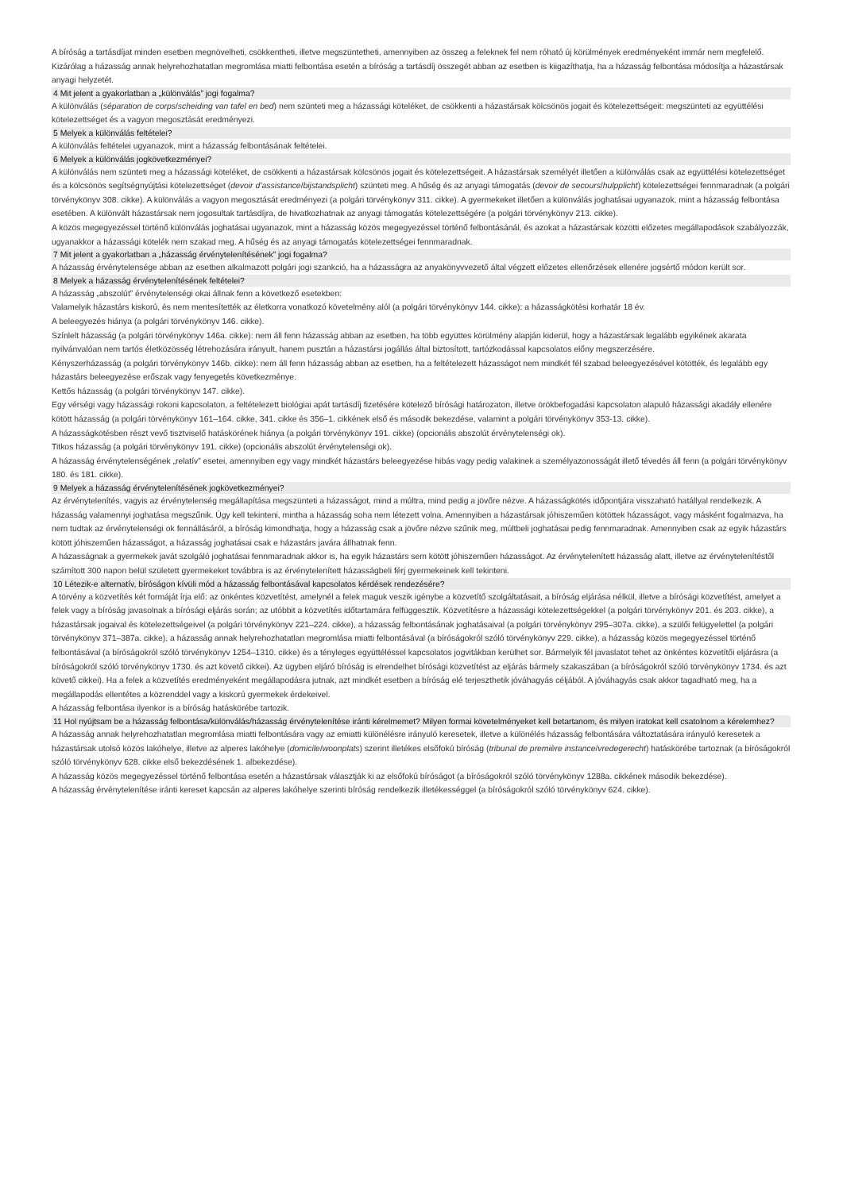A bíróság a tartásdíjat minden esetben megnövelheti, csökkentheti, illetve megszüntetheti, amennyiben az összeg a feleknek fel nem róható új körülmények eredményeként immár nem megfelelő. Kizárólag a házasság annak helyrehozhatatlan megromlása miatti felbontása esetén a bíróság a tartásdíj összegét abban az esetben is kiigazíthatja, ha a házasság felbontása módosítja a házastársak anyagi helyzetét.
4 Mit jelent a gyakorlatban a „különválás” jogi fogalma?
A különválás (séparation de corps/scheiding van tafel en bed) nem szünteti meg a házassági köteléket, de csökkenti a házastársak kölcsönös jogait és kötelezettségeit: megszünteti az együttélési kötelezettséget és a vagyon megosztását eredményezi.
5 Melyek a különválás feltételei?
A különválás feltételei ugyanazok, mint a házasság felbontásának feltételei.
6 Melyek a különválás jogkövetkezményei?
A különválás nem szünteti meg a házassági köteléket, de csökkenti a házastársak kölcsönös jogait és kötelezettségeit. A házastársak személyét illetően a különválás csak az együttélési kötelezettséget és a kölcsönös segítségnyújtási kötelezettséget (devoir d’assistance/bijstandsplicht) szünteti meg. A hűség és az anyagi támogatás (devoir de secours/hulpplicht) kötelezettségei fennmaradnak (a polgári törvénykönyv 308. cikke). A különválás a vagyon megosztását eredményezi (a polgári törvénykönyv 311. cikke). A gyermekeket illetően a különválás joghatásai ugyanazok, mint a házasság felbontása esetében. A különvált házastársak nem jogosultak tartásdíjra, de hivatkozhatnak az anyagi támogatás kötelezettségére (a polgári törvénykönyv 213. cikke).
A közös megegyezéssel történő különválás joghatásai ugyanazok, mint a házasság közös megegyezéssel történő felbontásánál, és azokat a házastársak közötti előzetes megállapodások szabályozzák, ugyanakkor a házassági kötelék nem szakad meg. A hűség és az anyagi támogatás kötelezettségei fennmaradnak.
7 Mit jelent a gyakorlatban a „házasság érvénytelenítésének” jogi fogalma?
A házasság érvénytelensége abban az esetben alkalmazott polgári jogi szankció, ha a házasságra az anyakönyvvezető által végzett előzetes ellenőrzések ellenére jogsértő módon került sor.
8 Melyek a házasság érvénytelenítésének feltételei?
A házasság „abszolút” érvénytelenségi okai állnak fenn a következő esetekben:
Valamelyik házastárs kiskorú, és nem mentesítették az életkorra vonatkozó követelmény alól (a polgári törvénykönyv 144. cikke): a házasságkötési korhatár 18 év.
A beleegyezés hiánya (a polgári törvénykönyv 146. cikke).
Színlelt házasság (a polgári törvénykönyv 146a. cikke): nem áll fenn házasság abban az esetben, ha több együttes körülmény alapján kiderül, hogy a házastársak legalább egyikének akarata nyilvánvalóan nem tartós életközösség létrehozására irányult, hanem pusztán a házastársi jogállás által biztosított, tartózkodással kapcsolatos előny megszerzésére.
Kényszerházasság (a polgári törvénykönyv 146b. cikke): nem áll fenn házasság abban az esetben, ha a feltételezett házasságot nem mindkét fél szabad beleegyezésével kötötték, és legalább egy házastárs beleegyezése erőszak vagy fenyegetés következménye.
Kettős házasság (a polgári törvénykönyv 147. cikke).
Egy vérségi vagy házassági rokoni kapcsolaton, a feltételezett biológiai apát tartásdíj fizetésére kötelező bírósági határozaton, illetve örökbefogadási kapcsolaton alapuló házassági akadály ellenére kötött házasság (a polgári törvénykönyv 161–164. cikke, 341. cikke és 356–1. cikkének első és második bekezdése, valamint a polgári törvénykönyv 353-13. cikke).
A házasságkötésben részt vevő tisztviselő hatáskörének hiánya (a polgári törvénykönyv 191. cikke) (opcionális abszolút érvénytelenségi ok).
Titkos házasság (a polgári törvénykönyv 191. cikke) (opcionális abszolút érvénytelenségi ok).
A házasság érvénytelenségének „relatív” esetei, amennyiben egy vagy mindkét házastárs beleegyezése hibás vagy pedig valakinek a személyazonosságát illető tévedés áll fenn (a polgári törvénykönyv 180. és 181. cikke).
9 Melyek a házasság érvénytelenítésének jogkövetkezményei?
Az érvénytelenítés, vagyis az érvénytelenség megállapítása megszünteti a házasságot, mind a múltra, mind pedig a jövőre nézve. A házasságkötés időpontjára visszaható hatállyal rendelkezik. A házasság valamennyi joghatása megszűnik. Úgy kell tekinteni, mintha a házasság soha nem létezett volna. Amennyiben a házastársak jóhiszeműen kötöttek házasságot, vagy másként fogalmazva, ha nem tudtak az érvénytelenségi ok fennállásáról, a bíróság kimondhatja, hogy a házasság csak a jövőre nézve szűnik meg, múltbeli joghatásai pedig fennmaradnak. Amennyiben csak az egyik házastárs kötött jóhiszeműen házasságot, a házasság joghatásai csak e házastárs javára állhatnak fenn.
A házasságnak a gyermekek javát szolgáló joghatásai fennmaradnak akkor is, ha egyik házastárs sem kötött jóhiszeműen házasságot. Az érvénytelenített házasság alatt, illetve az érvénytelenítéstől számított 300 napon belül született gyermekeket továbbra is az érvénytelenített házasságbeli férj gyermekeinek kell tekinteni.
10 Létezik-e alternatív, bíróságon kívüli mód a házasság felbontásával kapcsolatos kérdések rendezésére?
A törvény a közvetítés két formáját írja elő: az önkéntes közvetítést, amelynél a felek maguk veszik igénybe a közvetítő szolgáltatásait, a bíróság eljárása nélkül, illetve a bírósági közvetítést, amelyet a felek vagy a bíróság javasolnak a bírósági eljárás során; az utóbbit a közvetítés időtartamára felfüggesztik. Közvetítésre a házassági kötelezettségekkel (a polgári törvénykönyv 201. és 203. cikke), a házastársak jogaival és kötelezettségeivel (a polgári törvénykönyv 221–224. cikke), a házasság felbontásának joghatásaival (a polgári törvénykönyv 295–307a. cikke), a szülői felügyelettel (a polgári törvénykönyv 371–387a. cikke), a házasság annak helyrehozhatatlan megromlása miatti felbontásával (a bíróságokról szóló törvénykönyv 229. cikke), a házasság közös megegyezéssel történő felbontásával (a bíróságokról szóló törvénykönyv 1254–1310. cikke) és a tényleges együttéléssel kapcsolatos jogvitákban kerülhet sor. Bármelyik fél javaslatot tehet az önkéntes közvetítői eljárásra (a bíróságokról szóló törvénykönyv 1730. és azt követő cikkei). Az ügyben eljáró bíróság is elrendelhet bírósági közvetítést az eljárás bármely szakaszában (a bíróságokról szóló törvénykönyv 1734. és azt követő cikkei). Ha a felek a közvetítés eredményeként megállapodásra jutnak, azt mindkét esetben a bíróság elé terjeszthetik jóváhagyás céljából. A jóváhagyás csak akkor tagadható meg, ha a megállapodás ellentétes a közrenddel vagy a kiskorú gyermekek érdekeivel.
A házasság felbontása ilyenkor is a bíróság hatáskörébe tartozik.
11 Hol nyújtsam be a házasság felbontása/különválás/házasság érvénytelenítése iránti kérelmemet? Milyen formai követelményeket kell betartanom, és milyen iratokat kell csatolnom a kérelemhez?
A házasság annak helyrehozhatatlan megromlása miatti felbontására vagy az emiatti különélésre irányuló keresetek, illetve a különélés házasság felbontására változtatására irányuló keresetek a házastársak utolsó közös lakóhelye, illetve az alperes lakóhelye (domicile/woonplats) szerint illetékes elsőfokú bíróság (tribunal de première instance/vredegerecht) hatáskörébe tartoznak (a bíróságokról szóló törvénykönyv 628. cikke első bekezdésének 1. albekezdése).
A házasság közös megegyezéssel történő felbontása esetén a házastársak választják ki az elsőfokú bíróságot (a bíróságokról szóló törvénykönyv 1288a. cikkének második bekezdése).
A házasság érvénytelenítése iránti kereset kapcsán az alperes lakóhelye szerinti bíróság rendelkezik illetékességgel (a bíróságokról szóló törvénykönyv 624. cikke).